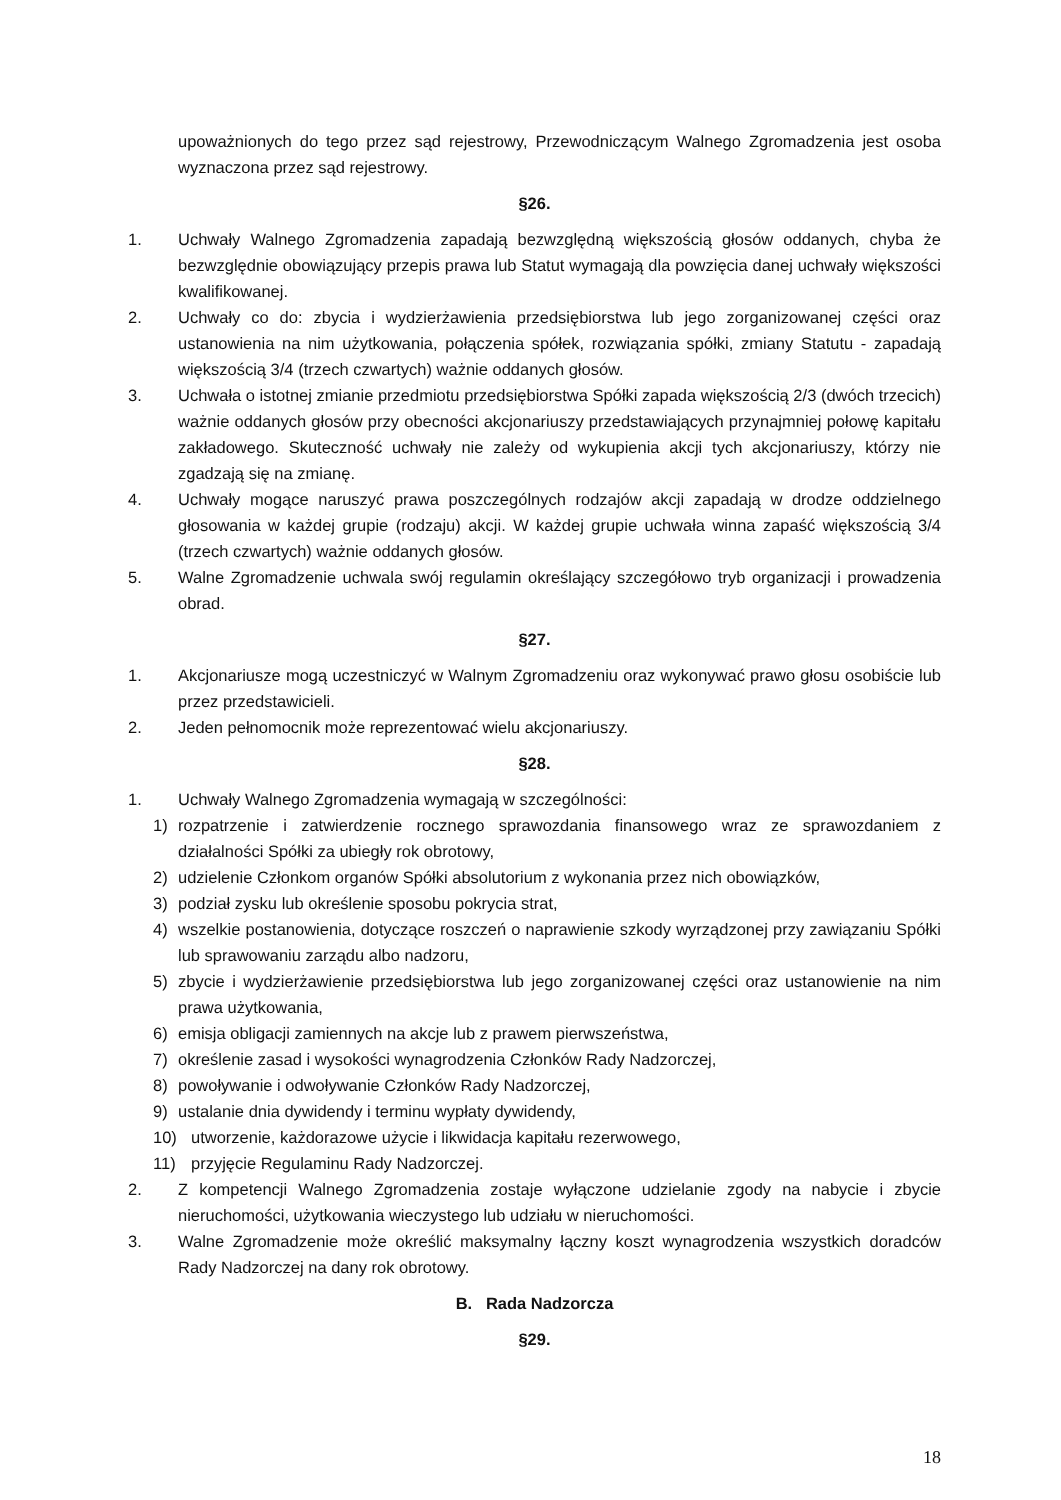upoważnionych do tego przez sąd rejestrowy, Przewodniczącym Walnego Zgromadzenia jest osoba wyznaczona przez sąd rejestrowy.
§26.
1. Uchwały Walnego Zgromadzenia zapadają bezwzględną większością głosów oddanych, chyba że bezwzględnie obowiązujący przepis prawa lub Statut wymagają dla powzięcia danej uchwały większości kwalifikowanej.
2. Uchwały co do: zbycia i wydzierżawienia przedsiębiorstwa lub jego zorganizowanej części oraz ustanowienia na nim użytkowania, połączenia spółek, rozwiązania spółki, zmiany Statutu - zapadają większością 3/4 (trzech czwartych) ważnie oddanych głosów.
3. Uchwała o istotnej zmianie przedmiotu przedsiębiorstwa Spółki zapada większością 2/3 (dwóch trzecich) ważnie oddanych głosów przy obecności akcjonariuszy przedstawiających przynajmniej połowę kapitału zakładowego. Skuteczność uchwały nie zależy od wykupienia akcji tych akcjonariuszy, którzy nie zgadzają się na zmianę.
4. Uchwały mogące naruszyć prawa poszczególnych rodzajów akcji zapadają w drodze oddzielnego głosowania w każdej grupie (rodzaju) akcji. W każdej grupie uchwała winna zapaść większością 3/4 (trzech czwartych) ważnie oddanych głosów.
5. Walne Zgromadzenie uchwala swój regulamin określający szczegółowo tryb organizacji i prowadzenia obrad.
§27.
1. Akcjonariusze mogą uczestniczyć w Walnym Zgromadzeniu oraz wykonywać prawo głosu osobiście lub przez przedstawicieli.
2. Jeden pełnomocnik może reprezentować wielu akcjonariuszy.
§28.
1. Uchwały Walnego Zgromadzenia wymagają w szczególności:
1) rozpatrzenie i zatwierdzenie rocznego sprawozdania finansowego wraz ze sprawozdaniem z działalności Spółki za ubiegły rok obrotowy,
2) udzielenie Członkom organów Spółki absolutorium z wykonania przez nich obowiązków,
3) podział zysku lub określenie sposobu pokrycia strat,
4) wszelkie postanowienia, dotyczące roszczeń o naprawienie szkody wyrządzonej przy zawiązaniu Spółki lub sprawowaniu zarządu albo nadzoru,
5) zbycie i wydzierżawienie przedsiębiorstwa lub jego zorganizowanej części oraz ustanowienie na nim prawa użytkowania,
6) emisja obligacji zamiennych na akcje lub z prawem pierwszeństwa,
7) określenie zasad i wysokości wynagrodzenia Członków Rady Nadzorczej,
8) powoływanie i odwoływanie Członków Rady Nadzorczej,
9) ustalanie dnia dywidendy i terminu wypłaty dywidendy,
10) utworzenie, każdorazowe użycie i likwidacja kapitału rezerwowego,
11) przyjęcie Regulaminu Rady Nadzorczej.
2. Z kompetencji Walnego Zgromadzenia zostaje wyłączone udzielanie zgody na nabycie i zbycie nieruchomości, użytkowania wieczystego lub udziału w nieruchomości.
3. Walne Zgromadzenie może określić maksymalny łączny koszt wynagrodzenia wszystkich doradców Rady Nadzorczej na dany rok obrotowy.
B. Rada Nadzorcza
§29.
18